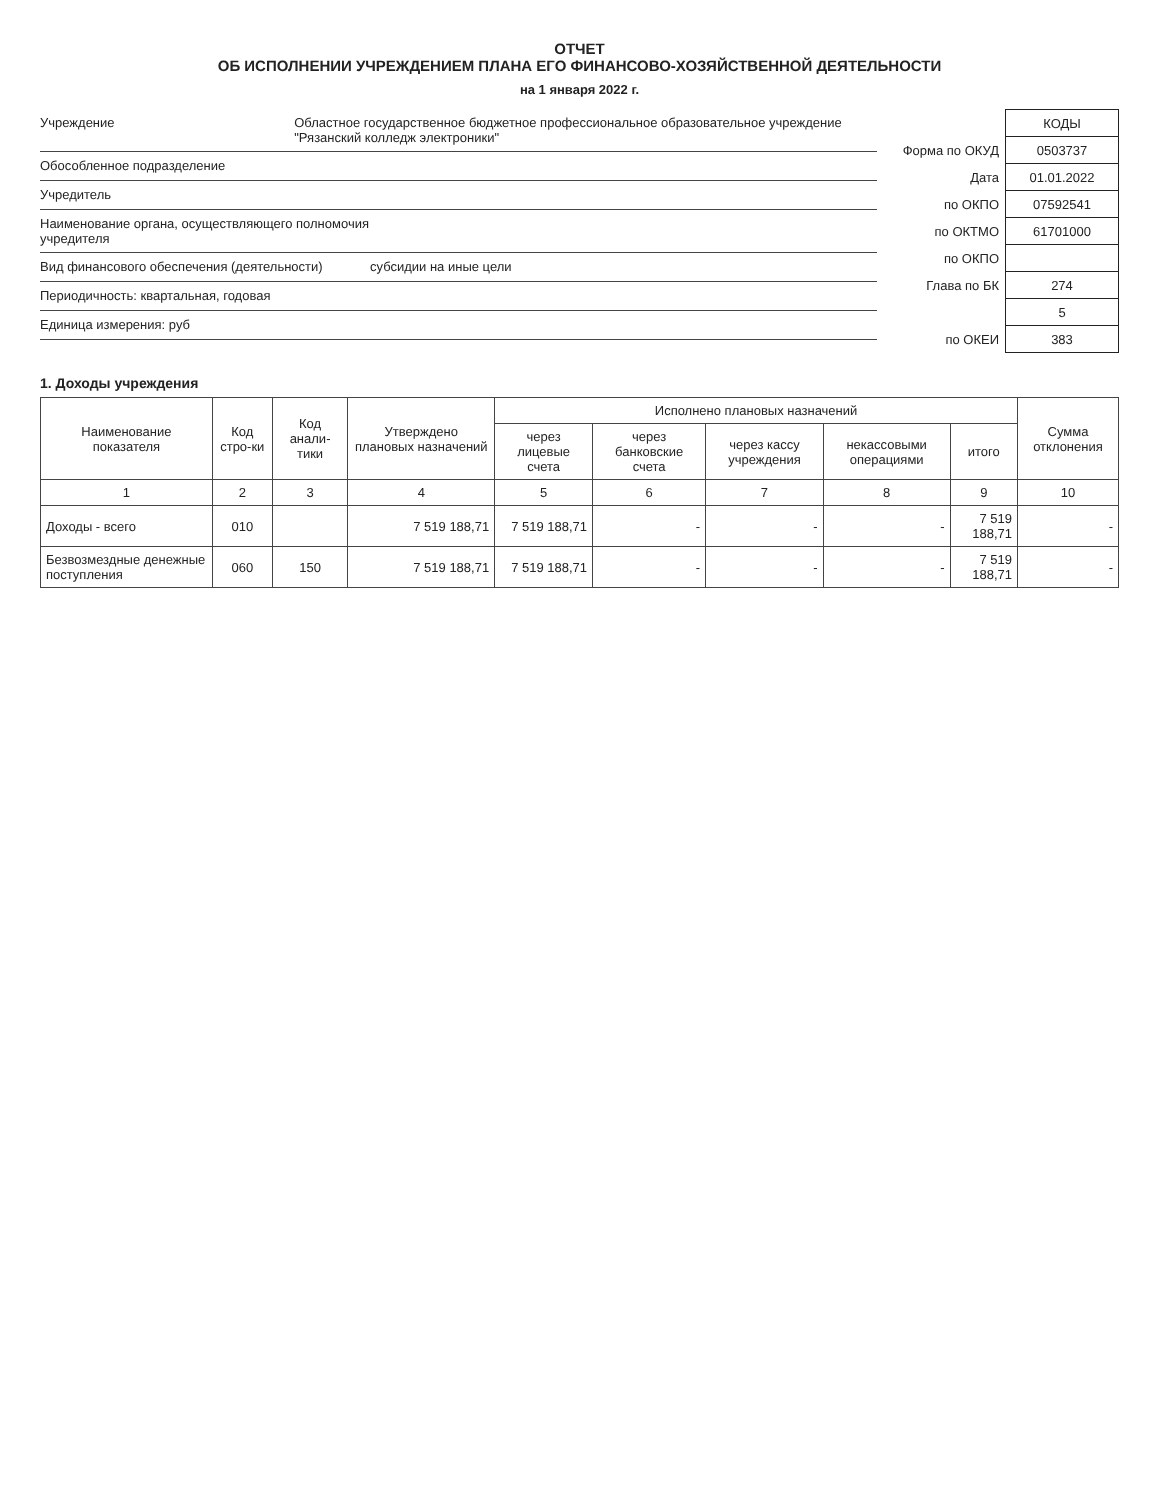ОТЧЕТ
ОБ ИСПОЛНЕНИИ УЧРЕЖДЕНИЕМ ПЛАНА ЕГО ФИНАНСОВО-ХОЗЯЙСТВЕННОЙ ДЕЯТЕЛЬНОСТИ
на 1 января 2022 г.
Учреждение Областное государственное бюджетное профессиональное образовательное учреждение "Рязанский колледж электроники"
Обособленное подразделение
Учредитель
Наименование органа, осуществляющего полномочия учредителя
Вид финансового обеспечения (деятельности) субсидии на иные цели
Периодичность: квартальная, годовая
Единица измерения: руб
| | КОДЫ |
| Форма по ОКУД | 0503737 |
| Дата | 01.01.2022 |
| по ОКПО | 07592541 |
| по ОКТМО | 61701000 |
| по ОКПО | |
| Глава по БК | 274 |
| | 5 |
| по ОКЕИ | 383 |
1. Доходы учреждения
| Наименование показателя | Код стро-ки | Код анали-тики | Утверждено плановых назначений | Исполнено плановых назначений | | | | | Сумма отклонения |
| --- | --- | --- | --- | --- | --- | --- | --- | --- | --- |
| | | | | через лицевые счета | через банковские счета | через кассу учреждения | некассовыми операциями | итого | |
| 1 | 2 | 3 | 4 | 5 | 6 | 7 | 8 | 9 | 10 |
| Доходы - всего | 010 | | 7 519 188,71 | 7 519 188,71 | - | - | - | 7 519 188,71 | - |
| Безвозмездные денежные поступления | 060 | 150 | 7 519 188,71 | 7 519 188,71 | - | - | - | 7 519 188,71 | - |